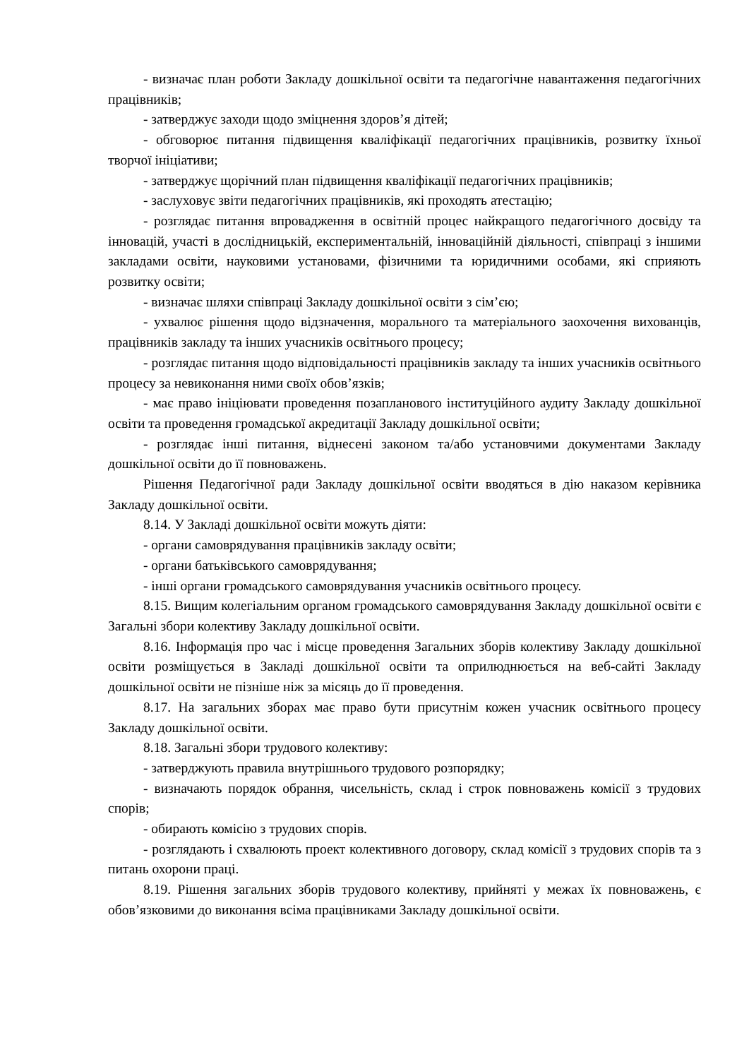- визначає план роботи Закладу дошкільної освіти та педагогічне навантаження педагогічних працівників;
- затверджує заходи щодо зміцнення здоров’я дітей;
- обговорює питання підвищення кваліфікації педагогічних працівників, розвитку їхньої творчої ініціативи;
- затверджує щорічний план підвищення кваліфікації педагогічних працівників;
- заслуховує звіти педагогічних працівників, які проходять атестацію;
- розглядає питання впровадження в освітній процес найкращого педагогічного досвіду та інновацій, участі в дослідницькій, експериментальній, інноваційній діяльності, співпраці з іншими закладами освіти, науковими установами, фізичними та юридичними особами, які сприяють розвитку освіти;
- визначає шляхи співпраці Закладу дошкільної освіти з сім’єю;
- ухвалює рішення щодо відзначення, морального та матеріального заохочення вихованців, працівників закладу та інших учасників освітнього процесу;
- розглядає питання щодо відповідальності працівників закладу та інших учасників освітнього процесу за невиконання ними своїх обов’язків;
- має право ініціювати проведення позапланового інституційного аудиту Закладу дошкільної освіти та проведення громадської акредитації Закладу дошкільної освіти;
- розглядає інші питання, віднесені законом та/або установчими документами Закладу дошкільної освіти до її повноважень.
Рішення Педагогічної ради Закладу дошкільної освіти вводяться в дію наказом керівника Закладу дошкільної освіти.
8.14. У Закладі дошкільної освіти можуть діяти:
- органи самоврядування працівників закладу освіти;
- органи батьківського самоврядування;
- інші органи громадського самоврядування учасників освітнього процесу.
8.15. Вищим колегіальним органом громадського самоврядування Закладу дошкільної освіти є Загальні збори колективу Закладу дошкільної освіти.
8.16. Інформація про час і місце проведення Загальних зборів колективу Закладу дошкільної освіти розміщується в Закладі дошкільної освіти та оприлюднюється на веб-сайті Закладу дошкільної освіти не пізніше ніж за місяць до її проведення.
8.17. На загальних зборах має право бути присутнім кожен учасник освітнього процесу Закладу дошкільної освіти.
8.18. Загальні збори трудового колективу:
- затверджують правила внутрішнього трудового розпорядку;
- визначають порядок обрання, чисельність, склад і строк повноважень комісії з трудових спорів;
- обирають комісію з трудових спорів.
- розглядають і схвалюють проект колективного договору, склад комісії з трудових спорів та з питань охорони праці.
8.19. Рішення загальних зборів трудового колективу, прийняті у межах їх повноважень, є обов’язковими до виконання всіма працівниками Закладу дошкільної освіти.